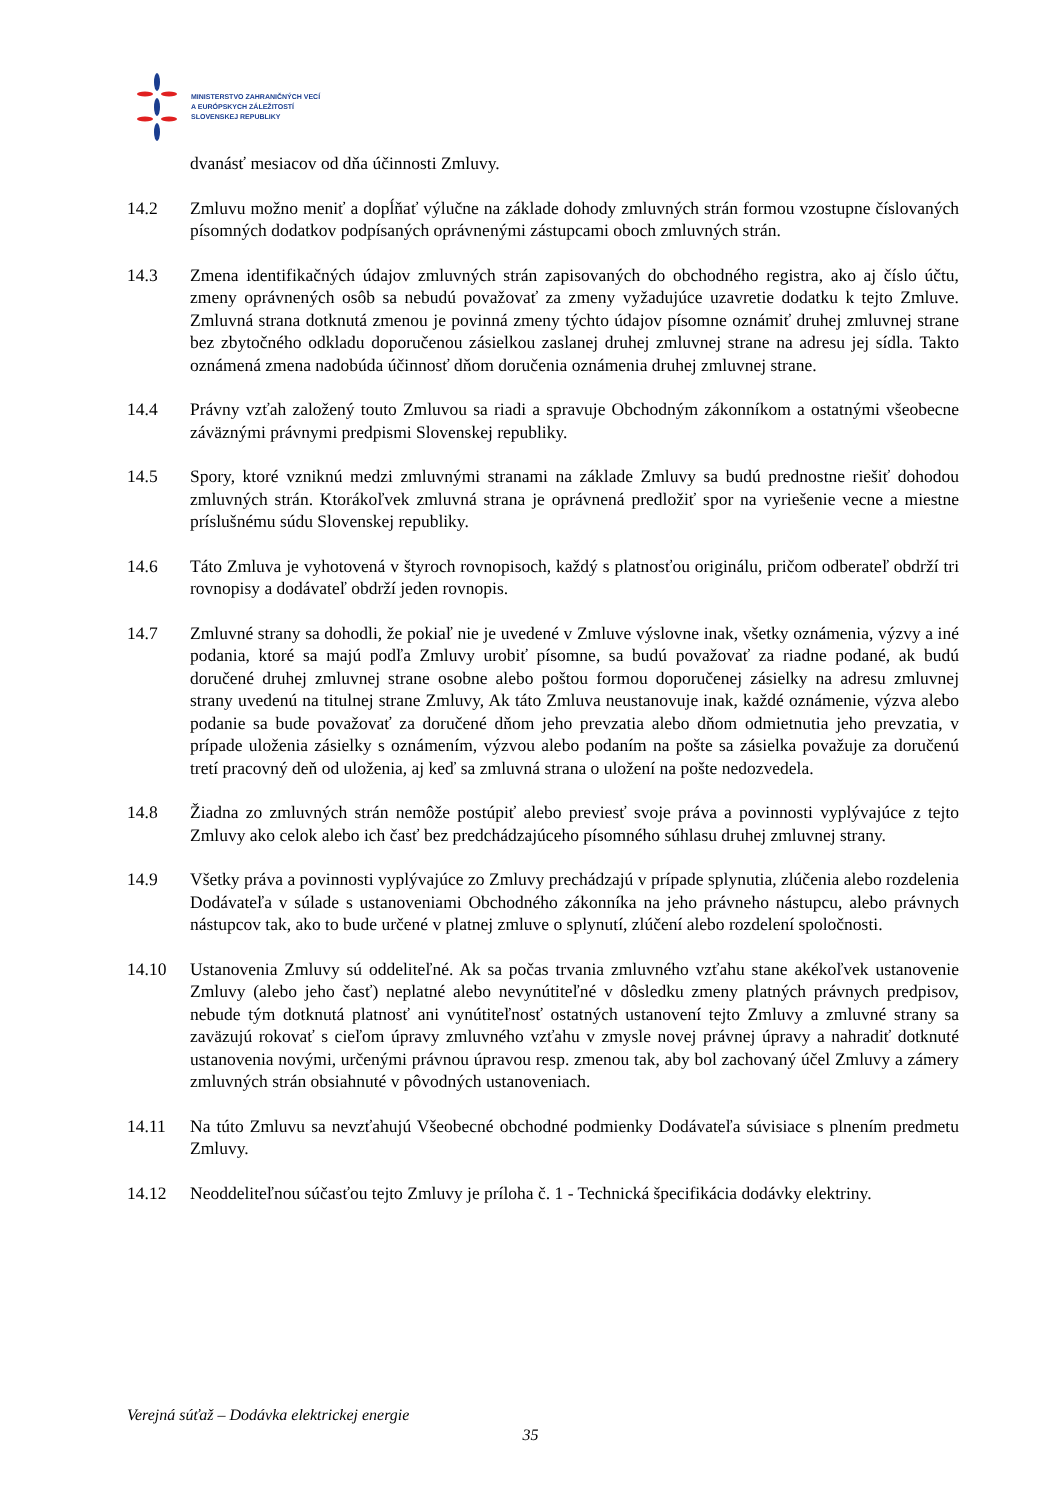MINISTERSTVO ZAHRANIČNÝCH VECÍ
A EURÓPSKYCH ZÁLEŽITOSTÍ
SLOVENSKEJ REPUBLIKY
dvanásť mesiacov od dňa účinnosti Zmluvy.
14.2 Zmluvu možno meniť a dopĺňať výlučne na základe dohody zmluvných strán formou vzostupne číslovaných písomných dodatkov podpísaných oprávnenými zástupcami oboch zmluvných strán.
14.3 Zmena identifikačných údajov zmluvných strán zapisovaných do obchodného registra, ako aj číslo účtu, zmeny oprávnených osôb sa nebudú považovať za zmeny vyžadujúce uzavretie dodatku k tejto Zmluve. Zmluvná strana dotknutá zmenou je povinná zmeny týchto údajov písomne oznámiť druhej zmluvnej strane bez zbytočného odkladu doporučenou zásielkou zaslanej druhej zmluvnej strane na adresu jej sídla. Takto oznámená zmena nadobúda účinnosť dňom doručenia oznámenia druhej zmluvnej strane.
14.4 Právny vzťah založený touto Zmluvou sa riadi a spravuje Obchodným zákonníkom a ostatnými všeobecne záväznými právnymi predpismi Slovenskej republiky.
14.5 Spory, ktoré vzniknú medzi zmluvnými stranami na základe Zmluvy sa budú prednostne riešiť dohodou zmluvných strán. Ktorákoľvek zmluvná strana je oprávnená predložiť spor na vyriešenie vecne a miestne príslušnému súdu Slovenskej republiky.
14.6 Táto Zmluva je vyhotovená v štyroch rovnopisoch, každý s platnosťou originálu, pričom odberateľ obdrží tri rovnopisy a dodávateľ obdrží jeden rovnopis.
14.7 Zmluvné strany sa dohodli, že pokiaľ nie je uvedené v Zmluve výslovne inak, všetky oznámenia, výzvy a iné podania, ktoré sa majú podľa Zmluvy urobiť písomne, sa budú považovať za riadne podané, ak budú doručené druhej zmluvnej strane osobne alebo poštou formou doporučenej zásielky na adresu zmluvnej strany uvedenú na titulnej strane Zmluvy, Ak táto Zmluva neustanovuje inak, každé oznámenie, výzva alebo podanie sa bude považovať za doručené dňom jeho prevzatia alebo dňom odmietnutia jeho prevzatia, v prípade uloženia zásielky s oznámením, výzvou alebo podaním na pošte sa zásielka považuje za doručenú tretí pracovný deň od uloženia, aj keď sa zmluvná strana o uložení na pošte nedozvedela.
14.8 Žiadna zo zmluvných strán nemôže postúpiť alebo previesť svoje práva a povinnosti vyplývajúce z tejto Zmluvy ako celok alebo ich časť bez predchádzajúceho písomného súhlasu druhej zmluvnej strany.
14.9 Všetky práva a povinnosti vyplývajúce zo Zmluvy prechádzajú v prípade splynutia, zlúčenia alebo rozdelenia Dodávateľa v súlade s ustanoveniami Obchodného zákonníka na jeho právneho nástupcu, alebo právnych nástupcov tak, ako to bude určené v platnej zmluve o splynutí, zlúčení alebo rozdelení spoločnosti.
14.10 Ustanovenia Zmluvy sú oddeliteľné. Ak sa počas trvania zmluvného vzťahu stane akékoľvek ustanovenie Zmluvy (alebo jeho časť) neplatné alebo nevynútiteľné v dôsledku zmeny platných právnych predpisov, nebude tým dotknutá platnosť ani vynútiteľnosť ostatných ustanovení tejto Zmluvy a zmluvné strany sa zaväzujú rokovať s cieľom úpravy zmluvného vzťahu v zmysle novej právnej úpravy a nahradiť dotknuté ustanovenia novými, určenými právnou úpravou resp. zmenou tak, aby bol zachovaný účel Zmluvy a zámery zmluvných strán obsiahnuté v pôvodných ustanoveniach.
14.11 Na túto Zmluvu sa nevzťahujú Všeobecné obchodné podmienky Dodávateľa súvisiace s plnením predmetu Zmluvy.
14.12 Neoddeliteľnou súčasťou tejto Zmluvy je príloha č. 1 - Technická špecifikácia dodávky elektriny.
Verejná súťaž – Dodávka elektrickej energie
35